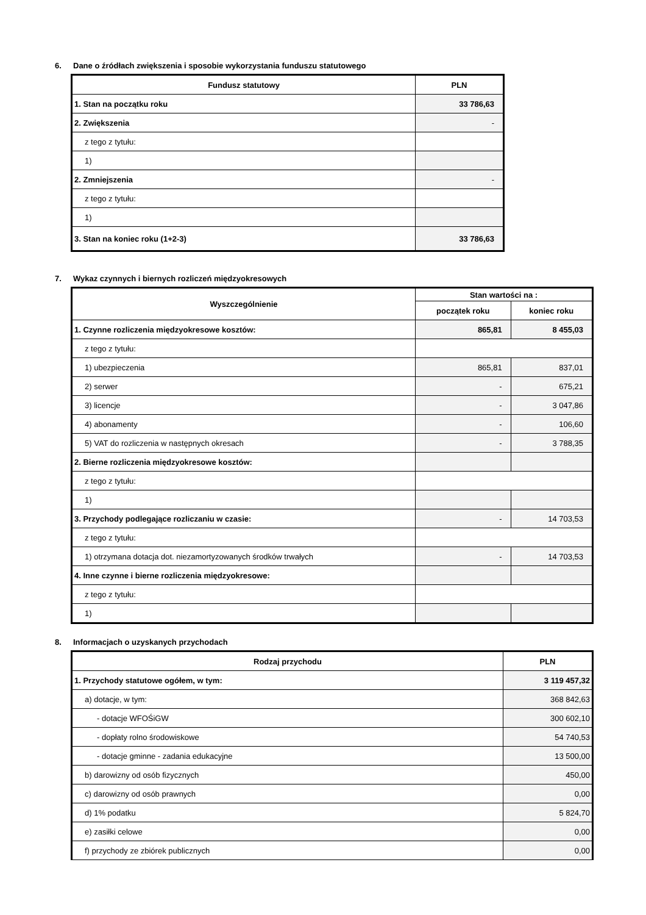6. Dane o źródłach zwiększenia i sposobie wykorzystania funduszu statutowego
| Fundusz statutowy | PLN |
| --- | --- |
| 1. Stan na początku roku | 33 786,63 |
| 2. Zwiększenia | - |
| z tego z tytułu: | |
| 1) | |
| 2. Zmniejszenia | - |
| z tego z tytułu: | |
| 1) | |
| 3. Stan na koniec roku (1+2-3) | 33 786,63 |
7. Wykaz czynnych i biernych rozliczeń międzyokresowych
| Wyszczególnienie | Stan wartości na : | |
| --- | --- | --- |
| | początek roku | koniec roku |
| 1. Czynne rozliczenia międzyokresowe kosztów: | 865,81 | 8 455,03 |
| z tego z tytułu: | | |
| 1) ubezpieczenia | 865,81 | 837,01 |
| 2) serwer | - | 675,21 |
| 3) licencje | - | 3 047,86 |
| 4) abonamenty | - | 106,60 |
| 5) VAT do rozliczenia w następnych okresach | - | 3 788,35 |
| 2. Bierne rozliczenia międzyokresowe kosztów: | | |
| z tego z tytułu: | | |
| 1) | | |
| 3. Przychody podlegające rozliczaniu w czasie: | - | 14 703,53 |
| z tego z tytułu: | | |
| 1) otrzymana dotacja dot. niezamortyzowanych środków trwałych | - | 14 703,53 |
| 4. Inne czynne i bierne rozliczenia międzyokresowe: | | |
| z tego z tytułu: | | |
| 1) | | |
8. Informacjach o uzyskanych przychodach
| Rodzaj przychodu | PLN |
| --- | --- |
| 1. Przychody statutowe ogółem, w tym: | 3 119 457,32 |
| a) dotacje, w tym: | 368 842,63 |
| - dotacje WFOŚiGW | 300 602,10 |
| - dopłaty rolno środowiskowe | 54 740,53 |
| - dotacje gminne - zadania edukacyjne | 13 500,00 |
| b) darowizny od osób fizycznych | 450,00 |
| c) darowizny od osób prawnych | 0,00 |
| d) 1% podatku | 5 824,70 |
| e) zasiłki celowe | 0,00 |
| f) przychody ze zbiórek publicznych | 0,00 |